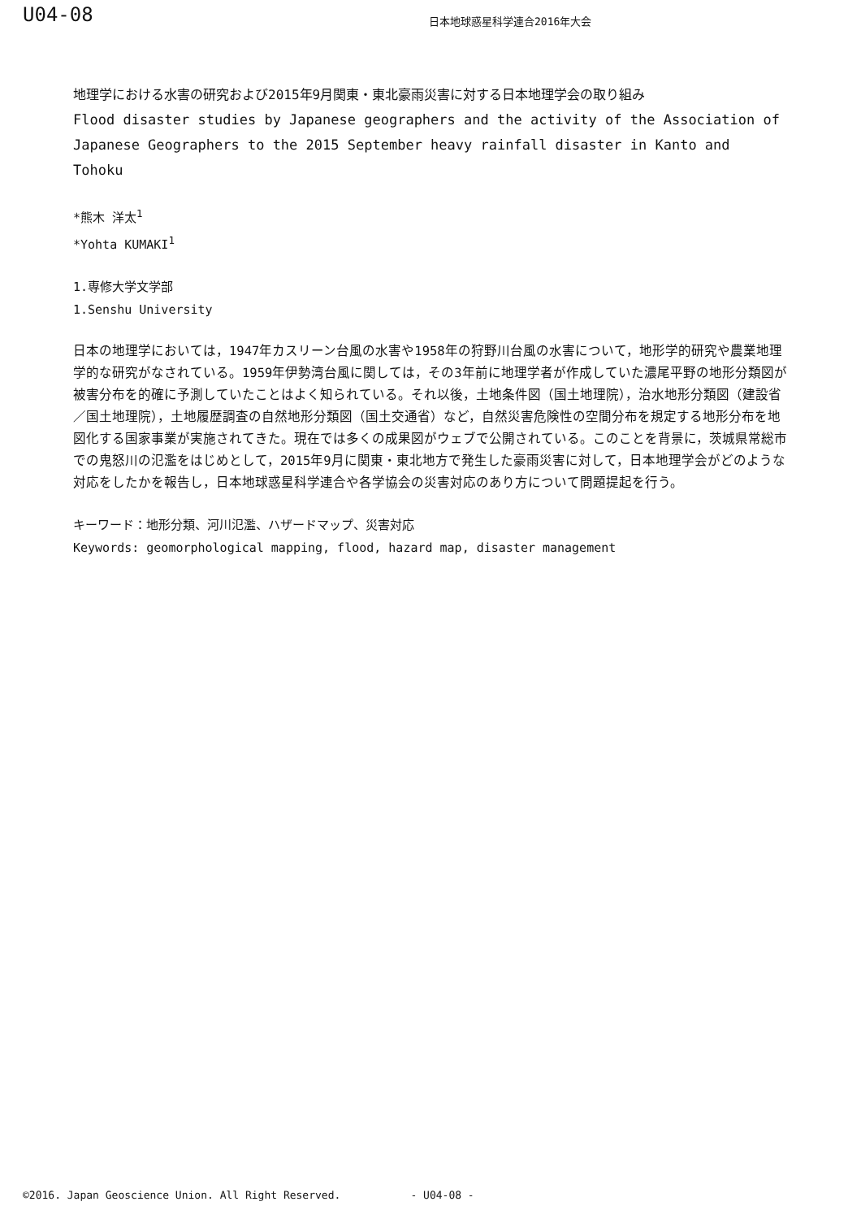U04-08
日本地球惑星科学連合2016年大会
地理学における水害の研究および2015年9月関東・東北豪雨災害に対する日本地理学会の取り組み
Flood disaster studies by Japanese geographers and the activity of the Association of Japanese Geographers to the 2015 September heavy rainfall disaster in Kanto and Tohoku
*熊木 洋太<sup>1</sup>
*Yohta KUMAKI<sup>1</sup>
1.専修大学文学部
1.Senshu University
日本の地理学においては，1947年カスリーン台風の水害や1958年の狩野川台風の水害について，地形学的研究や農業地理学的な研究がなされている。1959年伊勢湾台風に関しては，その3年前に地理学者が作成していた濃尾平野の地形分類図が被害分布を的確に予測していたことはよく知られている。それ以後，土地条件図（国土地理院），治水地形分類図（建設省／国土地理院），土地履歴調査の自然地形分類図（国土交通省）など，自然災害危険性の空間分布を規定する地形分布を地図化する国家事業が実施されてきた。現在では多くの成果図がウェブで公開されている。このことを背景に，茨城県常総市での鬼怒川の氾濫をはじめとして，2015年9月に関東・東北地方で発生した豪雨災害に対して，日本地理学会がどのような対応をしたかを報告し，日本地球惑星科学連合や各学協会の災害対応のあり方について問題提起を行う。
キーワード：地形分類、河川氾濫、ハザードマップ、災害対応
Keywords: geomorphological mapping, flood, hazard map, disaster management
©2016. Japan Geoscience Union. All Right Reserved. - U04-08 -